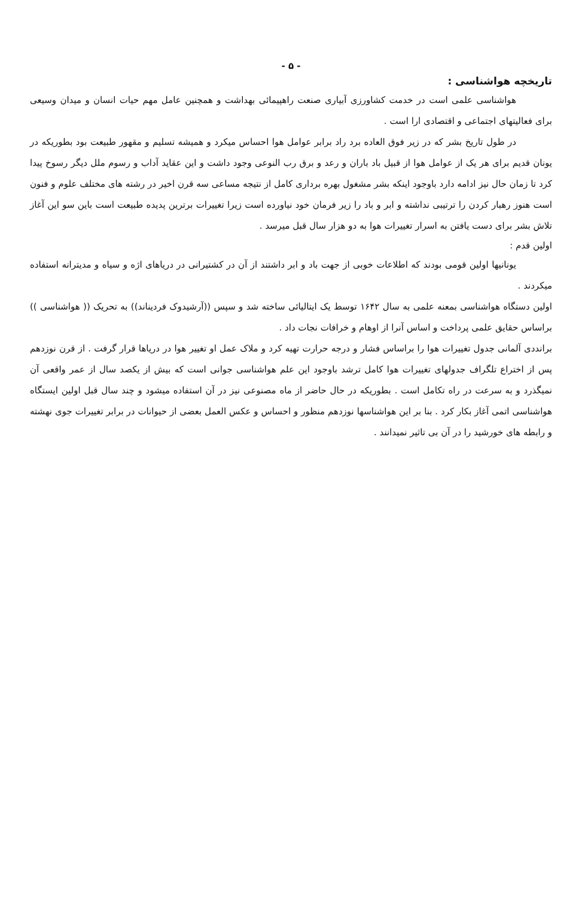- ۵ -
تاریخچه هواشناسی :
هواشناسی علمی است در خدمت کشاورزی آبیاری صنعت راهپیمائی بهداشت و همچنین عامل مهم حیات انسان و میدان وسیعی برای فعالیتهای اجتماعی و اقتصادی ارا است .
در طول تاریخ بشر که در زیر فوق العاده برد راد برابر عوامل هوا احساس میکرد و همیشه تسلیم و مقهور طبیعت بود بطوریکه در یونان قدیم برای هر یک از عوامل هوا از قبیل باد باران و رعد و برق رب النوعی وجود داشت و این عقاید آداب و رسوم ملل دیگر رسوخ پیدا کرد تا زمان حال نیز ادامه دارد باوجود اینکه بشر مشغول بهره برداری کامل از نتیجه مساعی سه قرن اخیر در رشته های مختلف علوم و فنون است هنوز رهبار کردن را ترتیبی نداشته و ابر و باد را زیر فرمان خود نیاورده است زیرا تغییرات برترین پدیده طبیعت است باین سو این آغاز تلاش بشر برای دست یافتن به اسرار تغییرات هوا به دو هزار سال قبل میرسد .
اولین قدم :
یونانیها اولین قومی بودند که اطلاعات خوبی از جهت باد و ابر داشتند از آن در کشتیرانی در دریاهای اژه و سیاه و مدیترانه استفاده میکردند .
اولین دستگاه هواشناسی بمعنه علمی به سال ۱۶۴۲ توسط یک ایتالیائی ساخته شد و سپس ((آرشیدوک فردیناند)) به تحریک (( هواشناسی )) براساس حقایق علمی پرداخت و اساس آنرا از اوهام و خرافات نجات داد .
برانددی آلمانی جدول تغییرات هوا را براساس فشار و درجه حرارت تهیه کرد و ملاک عمل او تغییر هوا در دریاها قرار گرفت . از قرن نوزدهم پس از اختراع تلگراف جدولهای تغییرات هوا کامل ترشد باوجود این علم هواشناسی جوانی است که بیش از یکصد سال از عمر واقعی آن نمیگذرد و به سرعت در راه تکامل است . بطوریکه در حال حاضر از ماه مصنوعی نیز در آن استفاده میشود و چند سال قبل اولین ایستگاه هواشناسی اتمی آغاز بکار کرد . بنا بر این هواشناسها نوزدهم منظور و احساس و عکس العمل بعضی از حیوانات در برابر تغییرات جوی نهشته و رابطه های خورشید را در آن بی تاثیر نمیدانند .